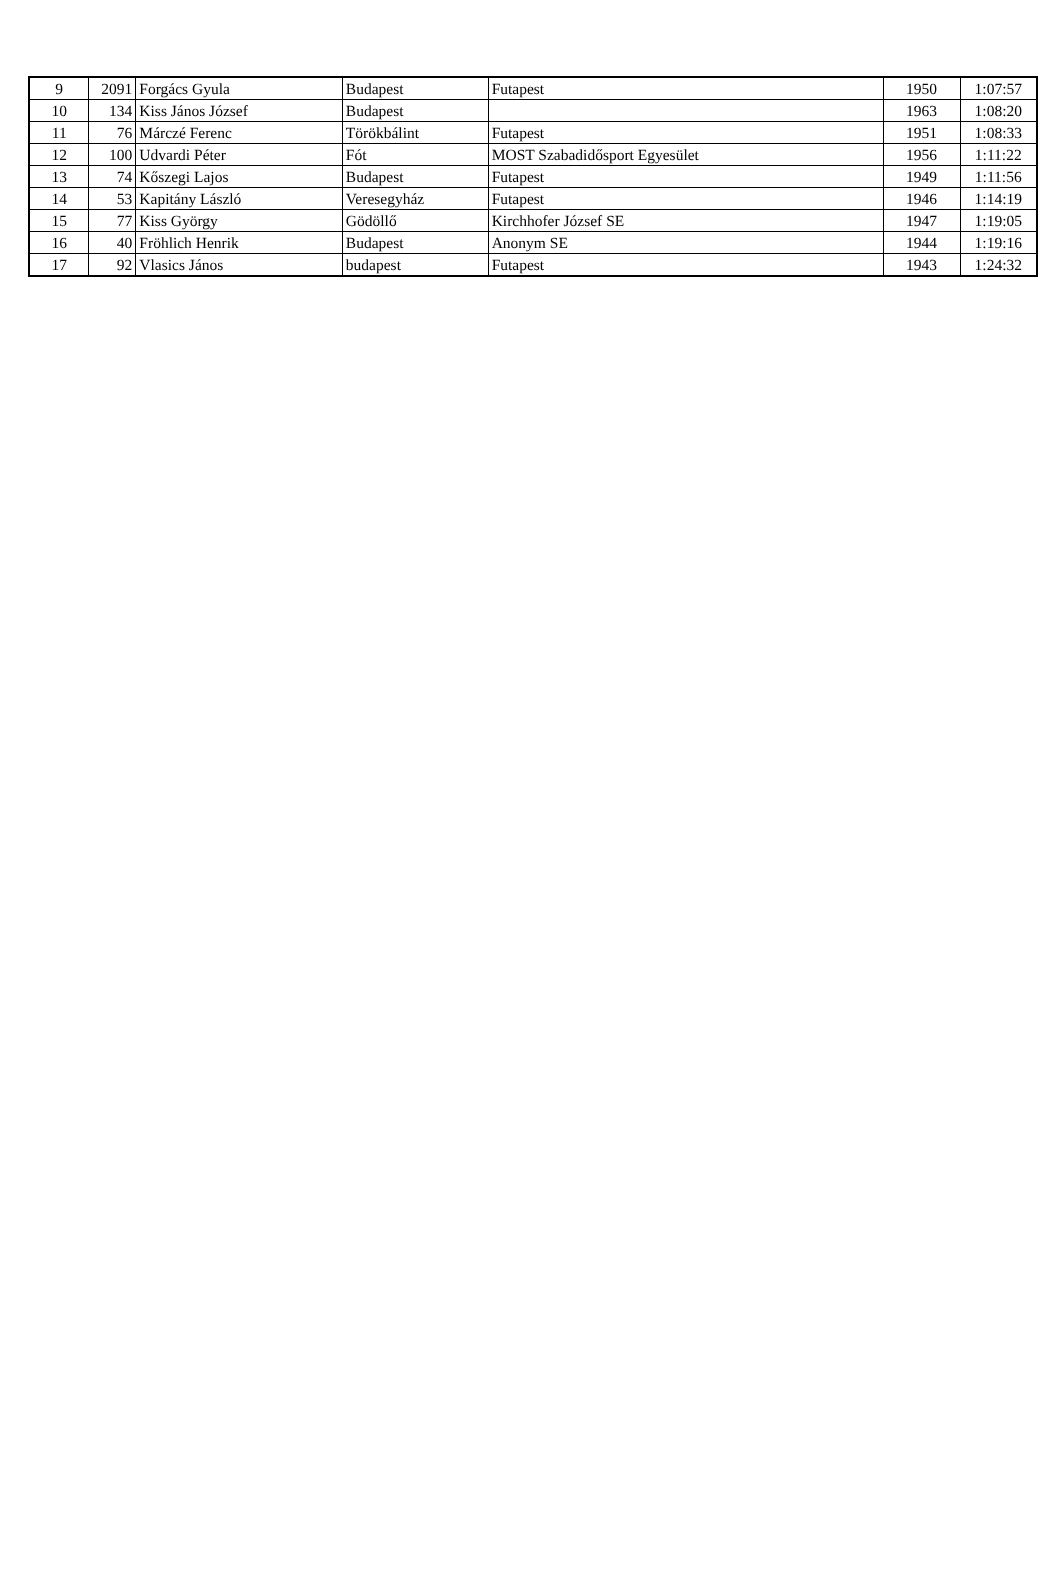| 9 | 2091 | Forgács Gyula | Budapest | Futapest | 1950 | 1:07:57 |
| 10 | 134 | Kiss János József | Budapest | | 1963 | 1:08:20 |
| 11 | 76 | Márczé Ferenc | Törökbálint | Futapest | 1951 | 1:08:33 |
| 12 | 100 | Udvardi Péter | Fót | MOST Szabadidősport Egyesület | 1956 | 1:11:22 |
| 13 | 74 | Kőszegi Lajos | Budapest | Futapest | 1949 | 1:11:56 |
| 14 | 53 | Kapitány László | Veresegyház | Futapest | 1946 | 1:14:19 |
| 15 | 77 | Kiss György | Gödöllő | Kirchhofer József SE | 1947 | 1:19:05 |
| 16 | 40 | Fröhlich Henrik | Budapest | Anonym SE | 1944 | 1:19:16 |
| 17 | 92 | Vlasics János | budapest | Futapest | 1943 | 1:24:32 |